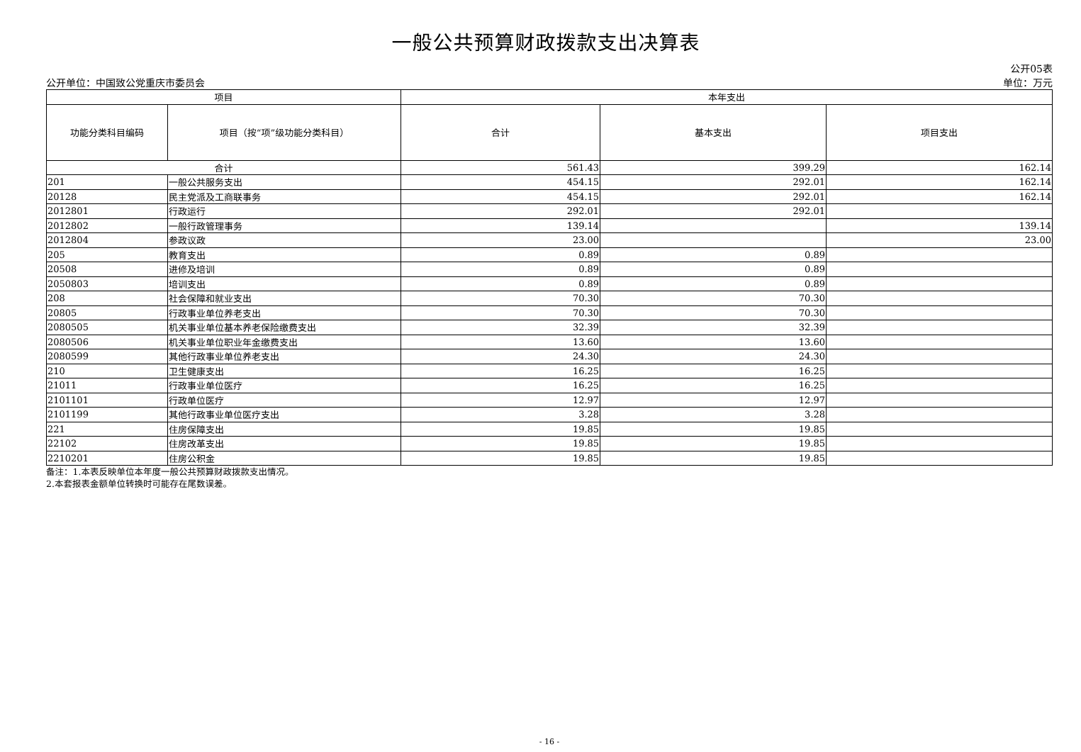一般公共预算财政拨款支出决算表
公开05表
公开单位：中国致公党重庆市委员会 单位：万元
| 项目 | | 本年支出 | | |
| --- | --- | --- | --- | --- |
| 功能分类科目编码 | 项目（按“项”级功能分类科目） | 合计 | 基本支出 | 项目支出 |
| 合计 | | 561.43 | 399.29 | 162.14 |
| 201 | 一般公共服务支出 | 454.15 | 292.01 | 162.14 |
| 20128 | 民主党派及工商联事务 | 454.15 | 292.01 | 162.14 |
| 2012801 | 行政运行 | 292.01 | 292.01 | |
| 2012802 | 一般行政管理事务 | 139.14 | | 139.14 |
| 2012804 | 参政议政 | 23.00 | | 23.00 |
| 205 | 教育支出 | 0.89 | 0.89 | |
| 20508 | 进修及培训 | 0.89 | 0.89 | |
| 2050803 | 培训支出 | 0.89 | 0.89 | |
| 208 | 社会保障和就业支出 | 70.30 | 70.30 | |
| 20805 | 行政事业单位养老支出 | 70.30 | 70.30 | |
| 2080505 | 机关事业单位基本养老保险缴费支出 | 32.39 | 32.39 | |
| 2080506 | 机关事业单位职业年金缴费支出 | 13.60 | 13.60 | |
| 2080599 | 其他行政事业单位养老支出 | 24.30 | 24.30 | |
| 210 | 卫生健康支出 | 16.25 | 16.25 | |
| 21011 | 行政事业单位医疗 | 16.25 | 16.25 | |
| 2101101 | 行政单位医疗 | 12.97 | 12.97 | |
| 2101199 | 其他行政事业单位医疗支出 | 3.28 | 3.28 | |
| 221 | 住房保障支出 | 19.85 | 19.85 | |
| 22102 | 住房改革支出 | 19.85 | 19.85 | |
| 2210201 | 住房公积金 | 19.85 | 19.85 | |
备注：1.本表反映单位本年度一般公共预算财政拨款支出情况。
2.本套报表金额单位转换时可能存在尾数误差。
- 16 -